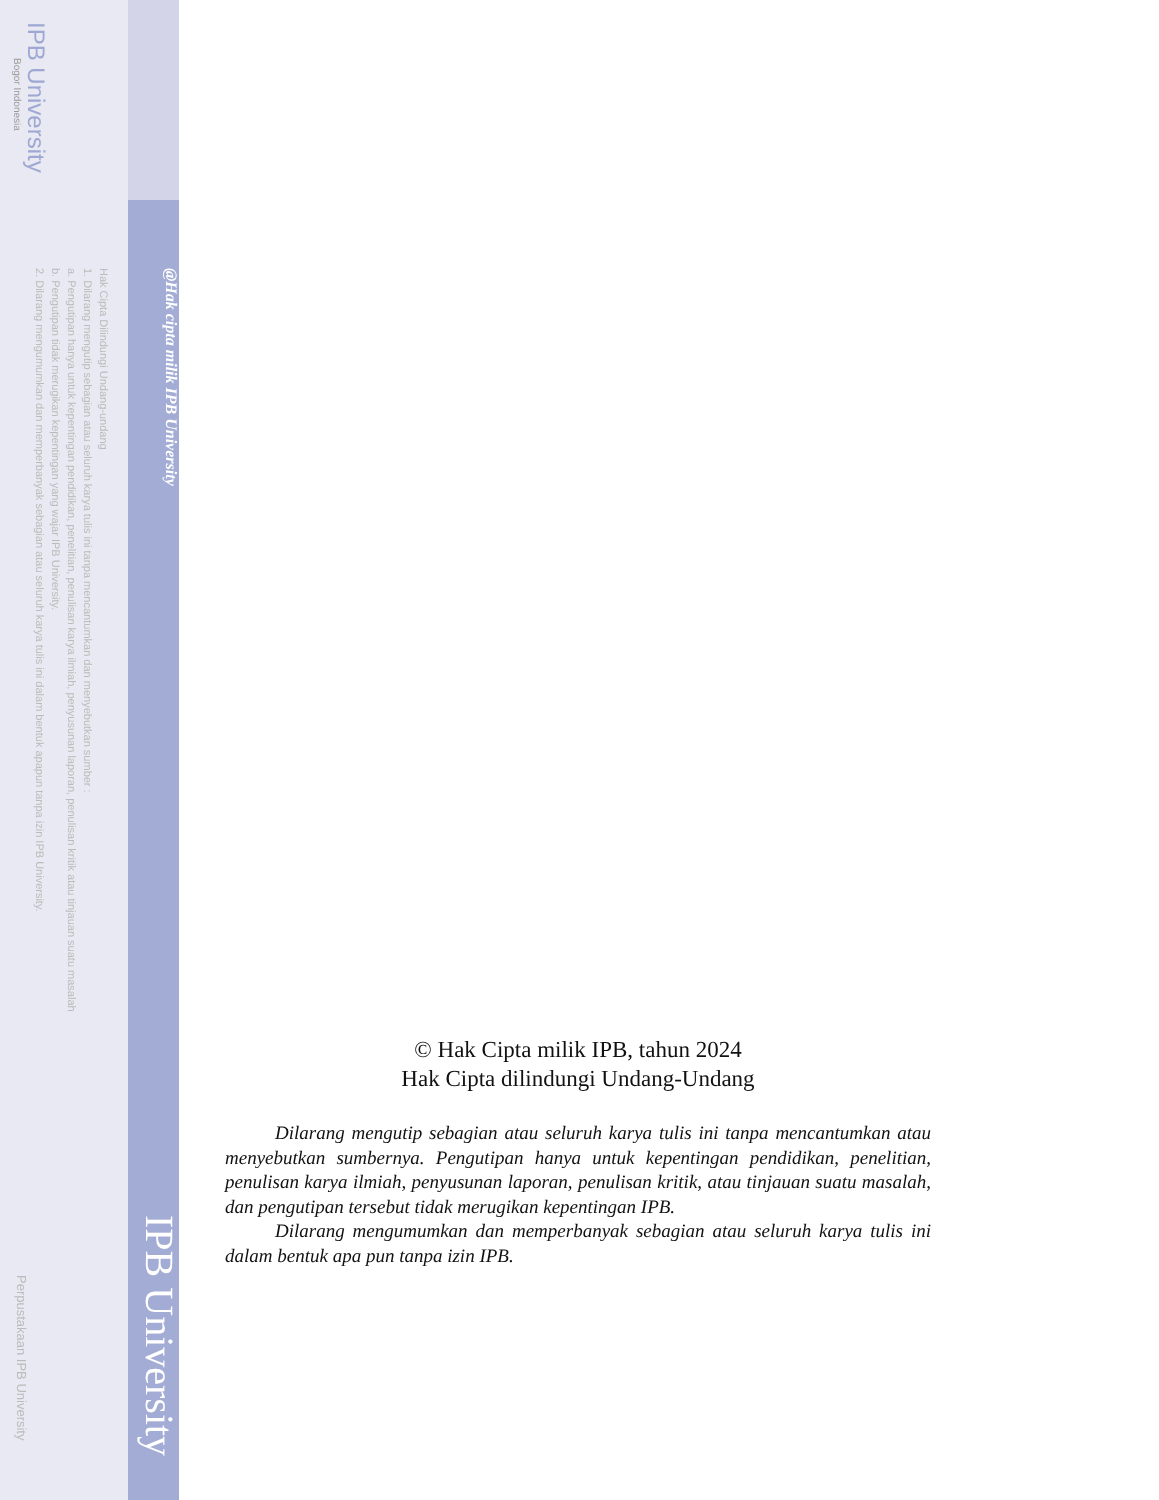@Hak cipta milik IPB University
Hak Cipta Dilindungi Undang-undang
1. Dilarang mengutip sebagian atau seluruh karya tulis ini tanpa mencantumkan dan menyebutkan sumber :
a. Pengutipan hanya untuk kepentingan pendidikan, penelitian, penulisan karya ilmiah, penyusunan laporan, penulisan kritik atau tinjauan suatu masalah
b. Pengutipan tidak merugikan kepentingan yang wajar IPB University.
2. Dilarang mengumumkan dan memperbanyak sebagian atau seluruh karya tulis ini dalam bentuk apapun tanpa izin IPB University.
IPB University
Bogor Indonesia
IPB University
Perpustakaan IPB University
© Hak Cipta milik IPB, tahun 2024
Hak Cipta dilindungi Undang-Undang
Dilarang mengutip sebagian atau seluruh karya tulis ini tanpa mencantumkan atau menyebutkan sumbernya. Pengutipan hanya untuk kepentingan pendidikan, penelitian, penulisan karya ilmiah, penyusunan laporan, penulisan kritik, atau tinjauan suatu masalah, dan pengutipan tersebut tidak merugikan kepentingan IPB.
Dilarang mengumumkan dan memperbanyak sebagian atau seluruh karya tulis ini dalam bentuk apa pun tanpa izin IPB.